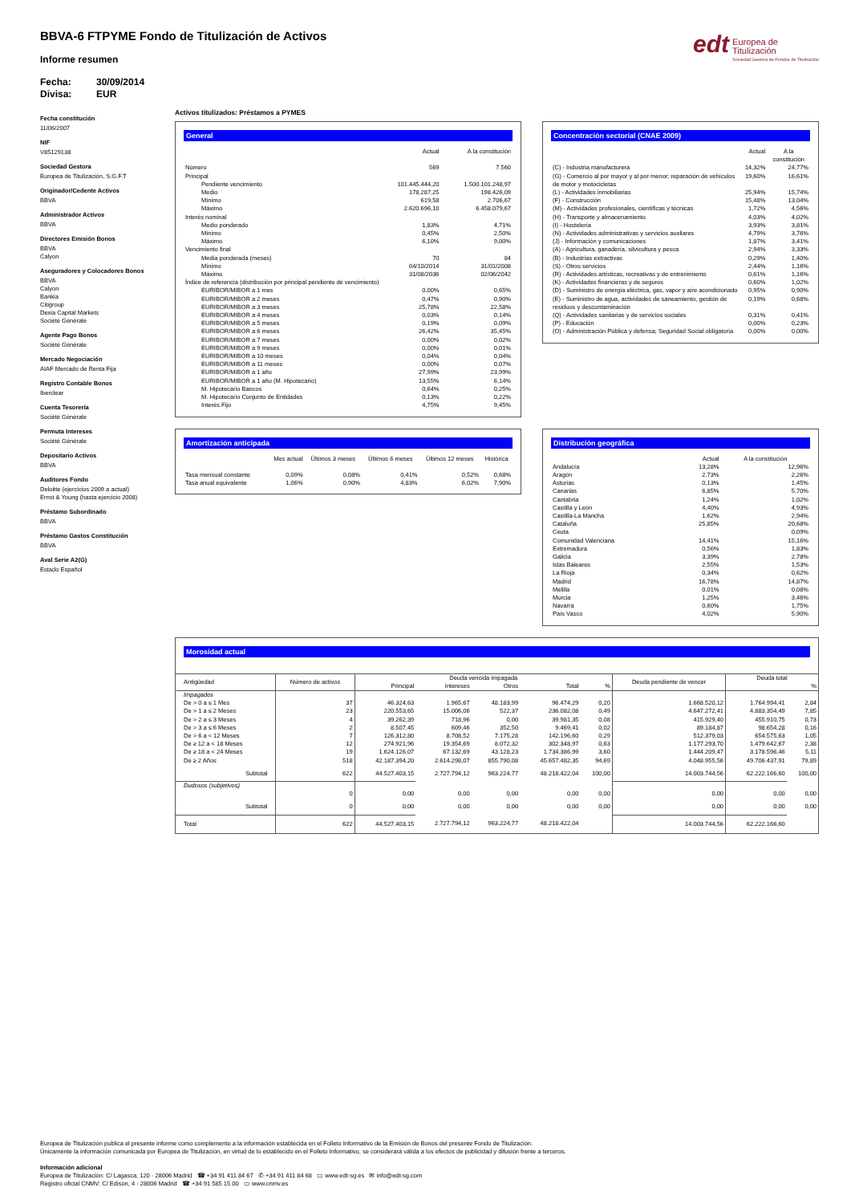edt Europea de
Titulización Sociedad Gestora de Fondos de Titulización
BBVA-6 FTPYME Fondo de Titulización de Activos
Informe resumen
Fecha: 30/09/2014
Divisa: EUR
Fecha constitución
11/06/2007
NIF
V85129138
Sociedad Gestora
Europea de Titulización, S.G.F.T
Originador/Cedente Activos
BBVA
Administrador Activos
BBVA
Directores Emisión Bonos
BBVA
Calyon
Aseguradores y Colocadores Bonos
BBVA
Calyon
Bankia
Citigroup
Dexia Capital Markets
Socièté Gènèrale
Agente Pago Bonos
Société Générale
Mercado Negociación
AIAF Mercado de Renta Fija
Registro Contable Bonos
Iberclear
Cuenta Tesorería
Société Générale
Permuta Intereses
Société Générale
Depositario Activos
BBVA
Auditores Fondo
Deloitte (ejercicios 2009 a actual)
Ernst & Young (hasta ejercicio 2008)
Préstamo Subordinado
BBVA
Préstamo Gastos Constitución
BBVA
Aval Serie A2(G)
Estado Español
Activos titulizados: Préstamos a PYMES
General
| | Actual | A la constitución |
| --- | --- | --- |
| Número | 569 | 7.560 |
| Principal | | |
| Pendiente vencimiento | 101.445.444,20 | 1.500.101.248,97 |
| Medio | 178.287,25 | 198.426,09 |
| Mínimo | 619,58 | 2.706,67 |
| Máximo | 2.620.696,10 | 6.458.079,67 |
| Interés nominal | | |
| Medio ponderado | 1,83% | 4,71% |
| Mínimo | 0,45% | 2,50% |
| Máximo | 6,10% | 9,00% |
| Vencimiento final | | |
| Media ponderada (meses) | 70 | 84 |
| Mínimo | 04/10/2014 | 31/01/2008 |
| Máximo | 31/08/2036 | 02/06/2042 |
| Índice de referencia (distribución por principal pendiente de vencimiento) | | |
| EURIBOR/MIBOR a 1 mes | 0,00% | 0,65% |
| EURIBOR/MIBOR a 2 meses | 0,47% | 0,90% |
| EURIBOR/MIBOR a 3 meses | 25,78% | 22,58% |
| EURIBOR/MIBOR a 4 meses | 0,03% | 0,14% |
| EURIBOR/MIBOR a 5 meses | 0,19% | 0,09% |
| EURIBOR/MIBOR a 6 meses | 26,42% | 35,45% |
| EURIBOR/MIBOR a 7 meses | 0,00% | 0,02% |
| EURIBOR/MIBOR a 9 meses | 0,00% | 0,01% |
| EURIBOR/MIBOR a 10 meses | 0,04% | 0,04% |
| EURIBOR/MIBOR a 11 meses | 0,00% | 0,07% |
| EURIBOR/MIBOR a 1 año | 27,99% | 23,99% |
| EURIBOR/MIBOR a 1 año (M. Hipotecario) | 13,55% | 6,14% |
| M. Hipotecario Bancos | 0,64% | 0,25% |
| M. Hipotecario Conjunto de Entidades | 0,13% | 0,22% |
| Interés Fijo | 4,75% | 9,45% |
Concentración sectorial (CNAE 2009)
| | Actual | A la constitución |
| --- | --- | --- |
| (C) - Industria manufacturera | 14,32% | 24,77% |
| (G) - Comercio al por mayor y al por menor; reparación de vehículos de motor y motocicletas | 19,60% | 16,61% |
| (L) - Actividades inmobiliarias | 25,94% | 15,74% |
| (F) - Construcción | 15,48% | 13,04% |
| (M) - Actividades profesionales, científicas y técnicas | 1,72% | 4,56% |
| (H) - Transporte y almacenamiento | 4,03% | 4,02% |
| (I) - Hostelería | 3,93% | 3,81% |
| (N) - Actividades administrativas y servicios auxliares | 4,79% | 3,76% |
| (J) - Información y comunicaciones | 1,87% | 3,41% |
| (A) - Agricultura, ganadería, silvicultura y pesca | 2,94% | 3,33% |
| (B) - Industrias extractivas | 0,29% | 1,40% |
| (S) - Otros servicios | 2,44% | 1,16% |
| (R) - Actividades artísticas, recreativas y de entrenimiento | 0,61% | 1,16% |
| (K) - Actividades financieras y de seguros | 0,60% | 1,02% |
| (D) - Suministro de energía eléctrica, gas, vapor y aire acondicionado | 0,95% | 0,90% |
| (E) - Suministro de agua, actividades de saneamiento, gestión de residuos y descontaminación | 0,19% | 0,68% |
| (Q) - Actividades sanitarias y de servicios sociales | 0,31% | 0,41% |
| (P) - Educación | 0,00% | 0,23% |
| (O) - Administración Pública y defensa; Seguridad Social obligatoria | 0,00% | 0,00% |
Amortización anticipada
| | Mes actual | Últimos 3 meses | Últimos 6 meses | Últimos 12 meses | Histórica |
| --- | --- | --- | --- | --- | --- |
| Tasa mensual constante | 0,09% | 0,08% | 0,41% | 0,52% | 0,68% |
| Tasa anual equivalente | 1,06% | 0,90% | 4,83% | 6,02% | 7,90% |
Distribución geográfica
| | Actual | A la constitución |
| --- | --- | --- |
| Andalucía | 13,28% | 12,96% |
| Aragón | 2,73% | 2,26% |
| Asturias | 0,13% | 1,45% |
| Canarias | 6,85% | 5,70% |
| Cantabria | 1,24% | 1,02% |
| Castilla y León | 4,40% | 4,93% |
| Castilla-La Mancha | 1,62% | 2,94% |
| Cataluña | 25,85% | 20,68% |
| Ceuta | | 0,09% |
| Comunidad Valenciana | 14,41% | 15,16% |
| Extremadura | 0,56% | 1,83% |
| Galicia | 3,39% | 2,78% |
| Islas Baleares | 2,55% | 1,53% |
| La Rioja | 0,34% | 0,62% |
| Madrid | 16,78% | 14,87% |
| Melilla | 0,01% | 0,08% |
| Murcia | 1,25% | 3,46% |
| Navarra | 0,60% | 1,75% |
| País Vasco | 4,02% | 5,90% |
Morosidad actual
| Antigüedad | Número de activos | Deuda vencida impagada | | | | | Deuda pendiente de vencer | Deuda total | |
| --- | --- | --- | --- | --- | --- | --- | --- | --- | --- |
| | | Principal | Intereses | Otros | Total | % | | | % |
| Impagados | | | | | | | | | |
| De > 0 a ≤ 1 Mes | 37 | 46.324,63 | 1.965,67 | 48.183,99 | 96.474,29 | 0,20 | 1.668.520,12 | 1.764.994,41 | 2,84 |
| De > 1 a ≤ 2 Meses | 23 | 220.553,65 | 15.006,06 | 522,37 | 236.082,08 | 0,49 | 4.647.272,41 | 4.883.354,49 | 7,85 |
| De > 2 a ≤ 3 Meses | 4 | 39.262,39 | 718,96 | 0,00 | 39.981,35 | 0,08 | 415.929,40 | 455.910,75 | 0,73 |
| De > 3 a ≤ 6 Meses | 2 | 8.507,45 | 609,46 | 352,50 | 9.469,41 | 0,02 | 89.184,87 | 98.654,28 | 0,16 |
| De > 6 a < 12 Meses | 7 | 126.312,80 | 8.708,52 | 7.175,28 | 142.196,60 | 0,29 | 512.379,03 | 654.575,63 | 1,05 |
| De ≥ 12 a < 18 Meses | 12 | 274.921,96 | 19.354,69 | 8.072,32 | 302.348,97 | 0,63 | 1.177.293,70 | 1.479.642,67 | 2,38 |
| De ≥ 18 a < 24 Meses | 19 | 1.624.126,07 | 67.132,69 | 43.128,23 | 1.734.386,99 | 3,60 | 1.444.209,47 | 3.178.596,46 | 5,11 |
| De ≥ 2 Años | 518 | 42.187.394,20 | 2.614.298,07 | 855.790,08 | 45.657.482,35 | 94,69 | 4.048.955,56 | 49.706.437,91 | 79,89 |
| Subtotal | 622 | 44.527.403,15 | 2.727.794,12 | 963.224,77 | 48.218.422,04 | 100,00 | 14.003.744,56 | 62.222.166,60 | 100,00 |
| Dudosos (subjetivos) | | | | | | | | | |
| | 0 | 0,00 | 0,00 | 0,00 | 0,00 | 0,00 | 0,00 | 0,00 | 0,00 |
| Subtotal | 0 | 0,00 | 0,00 | 0,00 | 0,00 | 0,00 | 0,00 | 0,00 | 0,00 |
| Total | 622 | 44.527.403,15 | 2.727.794,12 | 963.224,77 | 48.218.422,04 | | 14.003.744,56 | 62.222.166,60 | |
Europea de Titulización publica el presente informe como complemento a la información establecida en el Folleto Informativo de la Emisión de Bonos del presente Fondo de Titulización.
Únicamente la información comunicada por Europea de Titulización, en virtud de lo establecido en el Folleto Informativo, se considerará válida a los efectos de publicidad y difusión frente a terceros.
Información adicional
Europea de Titulización: C/ Lagasca, 120 - 28006 Madrid ☎ +34 91 411 84 67 ✆ +34 91 411 84 68 ▭ www.edt-sg.es ✉ info@edt-sg.com
Registro oficial CNMV: C/ Edison, 4 - 28006 Madrid ☎ +34 91 585 15 00 ▭ www.cnmv.es